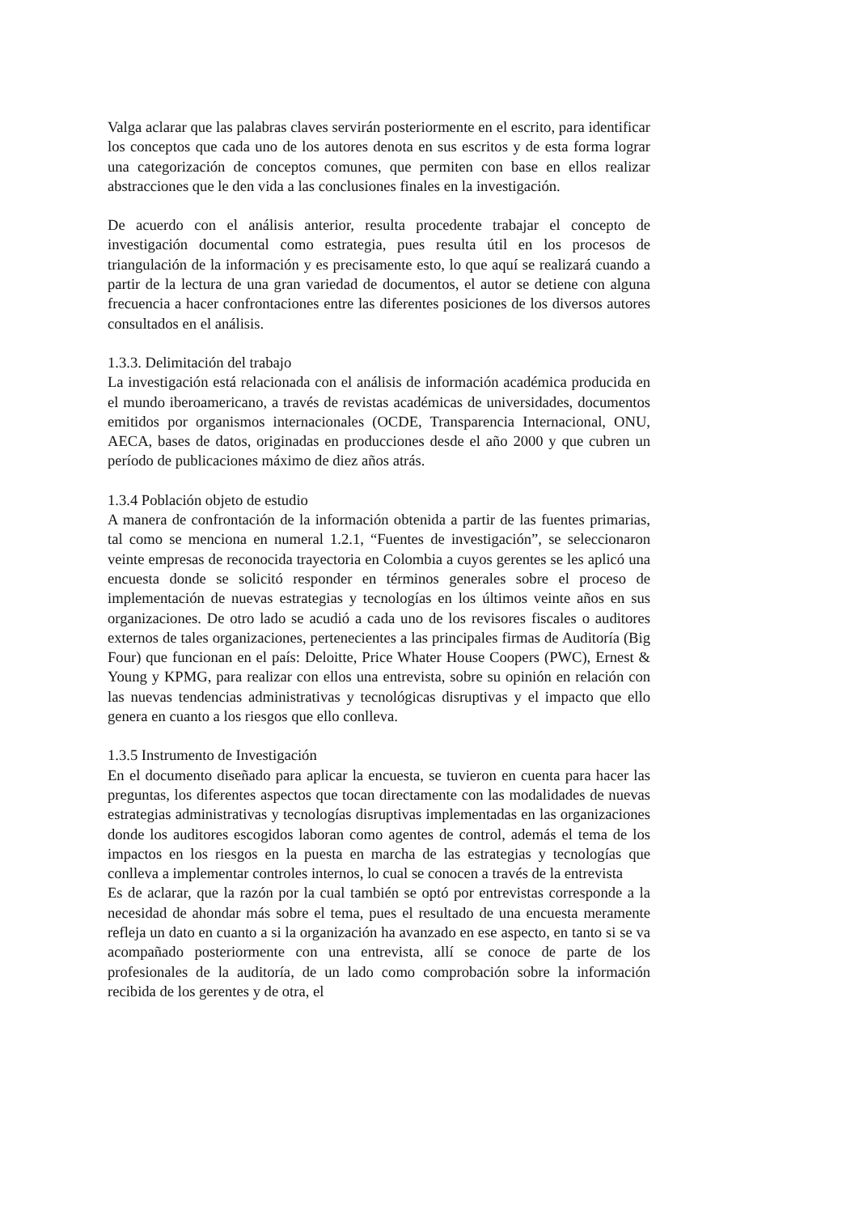Valga aclarar que las palabras claves servirán posteriormente en el escrito, para identificar los conceptos que cada uno de los autores denota en sus escritos y de esta forma lograr una categorización de conceptos comunes, que permiten con base en ellos realizar abstracciones que le den vida a las conclusiones finales en la investigación.
De acuerdo con el análisis anterior, resulta procedente trabajar el concepto de investigación documental como estrategia, pues resulta útil en los procesos de triangulación de la información y es precisamente esto, lo que aquí se realizará cuando a partir de la lectura de una gran variedad de documentos, el autor se detiene con alguna frecuencia a hacer confrontaciones entre las diferentes posiciones de los diversos autores consultados en el análisis.
1.3.3. Delimitación del trabajo
La investigación está relacionada con el análisis de información académica producida en el mundo iberoamericano, a través de revistas académicas de universidades, documentos emitidos por organismos internacionales (OCDE, Transparencia Internacional, ONU, AECA, bases de datos, originadas en producciones desde el año 2000 y que cubren un período de publicaciones máximo de diez años atrás.
1.3.4 Población objeto de estudio
A manera de confrontación de la información obtenida a partir de las fuentes primarias, tal como se menciona en numeral 1.2.1, “Fuentes de investigación”, se seleccionaron veinte empresas de reconocida trayectoria en Colombia a cuyos gerentes se les aplicó una encuesta donde se solicitó responder en términos generales sobre el proceso de implementación de nuevas estrategias y tecnologías en los últimos veinte años en sus organizaciones. De otro lado se acudió a cada uno de los revisores fiscales o auditores externos de tales organizaciones, pertenecientes a las principales firmas de Auditoría (Big Four) que funcionan en el país: Deloitte, Price Whater House Coopers (PWC), Ernest & Young y KPMG, para realizar con ellos una entrevista, sobre su opinión en relación con las nuevas tendencias administrativas y tecnológicas disruptivas y el impacto que ello genera en cuanto a los riesgos que ello conlleva.
1.3.5 Instrumento de Investigación
En el documento diseñado para aplicar la encuesta, se tuvieron en cuenta para hacer las preguntas, los diferentes aspectos que tocan directamente con las modalidades de nuevas estrategias administrativas y tecnologías disruptivas implementadas en las organizaciones donde los auditores escogidos laboran como agentes de control, además el tema de los impactos en los riesgos en la puesta en marcha de las estrategias y tecnologías que conlleva a implementar controles internos, lo cual se conocen a través de la entrevista
Es de aclarar, que la razón por la cual también se optó por entrevistas corresponde a la necesidad de ahondar más sobre el tema, pues el resultado de una encuesta meramente refleja un dato en cuanto a si la organización ha avanzado en ese aspecto, en tanto si se va acompañado posteriormente con una entrevista, allí se conoce de parte de los profesionales de la auditoría, de un lado como comprobación sobre la información recibida de los gerentes y de otra, el